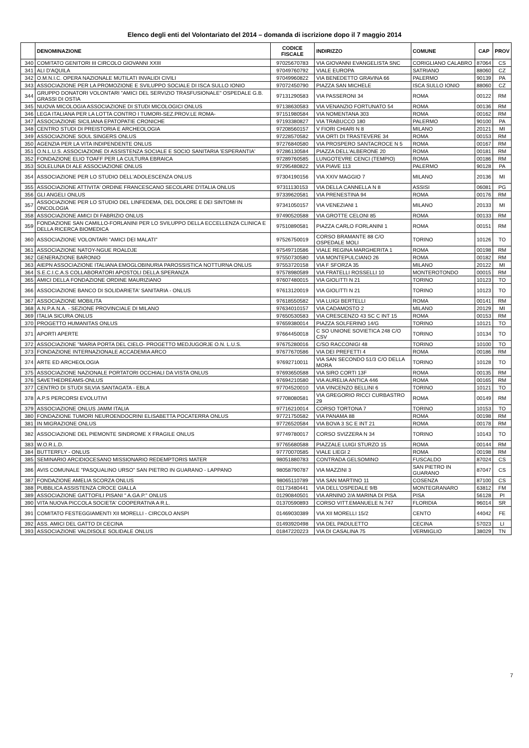Elenco degli enti del Volontariato del 2014 – domanda di iscrizione dopo il 7 maggio 2014
| | DENOMINAZIONE | CODICE FISCALE | INDIRIZZO | COMUNE | CAP | PROV |
| --- | --- | --- | --- | --- | --- | --- |
| 340 | COMITATO GENITORI III CIRCOLO GIOVANNI XXIII | 97025670783 | VIA GIOVANNI EVANGELISTA SNC | CORIGLIANO CALABRO | 87064 | CS |
| 341 | ALI D'AQUILA | 97049760792 | VIALE EUROPA | SATRIANO | 88060 | CZ |
| 342 | O.M.N.I.C. OPERA NAZIONALE MUTILATI INVALIDI CIVILI | 97049960822 | VIA BENEDETTO GRAVINA 66 | PALERMO | 90139 | PA |
| 343 | ASSOCIAZIONE PER LA PROMOZIONE E SVILUPPO SOCIALE DI ISCA SULLO IONIO | 97072450790 | PIAZZA SAN MICHELE | ISCA SULLO IONIO | 88060 | CZ |
| 344 | GRUPPO DONATORI VOLONTARI "AMICI DEL SERVIZIO TRASFUSIONALE" OSPEDALE G.B. GRASSI DI OSTIA | 97131290583 | VIA PASSERONI 34 | ROMA | 00122 | RM |
| 345 | NUOVA MICOLOGIA ASSOCIAZIONE DI STUDI MICOLOGICI ONLUS | 97138630583 | VIA VENANZIO FORTUNATO 54 | ROMA | 00136 | RM |
| 346 | LEGA ITALIANA PER LA LOTTA CONTRO I TUMORI-SEZ.PROV.LE ROMA- | 97151980584 | VIA NOMENTANA 303 | ROMA | 00162 | RM |
| 347 | ASSOCIAZIONE SICILIANA EPATOPATIE CRONICHE | 97193380827 | VIA TRABUCCO 180 | PALERMO | 90100 | PA |
| 348 | CENTRO STUDI DI PREISTORIA E ARCHEOLOGIA | 97208560157 | V FIORI CHIARI N 8 | MILANO | 20121 | MI |
| 349 | ASSOCIAZIONE SOUL SINGERS ONLUS | 97228570582 | VIA ORTI DI TRASTEVERE 34 | ROMA | 00153 | RM |
| 350 | AGENZIA PER LA VITA INDIPENDENTE ONLUS | 97276840580 | VIA PROSPERO SANTACROCE N 5 | ROMA | 00167 | RM |
| 351 | O.N.L.U.S. ASSOCIAZIONE DI ASSISTENZA SOCIALE E SOCIO SANITARIA 'ESPERANTIA' | 97286130584 | PIAZZA DELL'ALBERONE 20 | ROMA | 00181 | RM |
| 352 | FONDAZIONE ELIO TOAFF PER LA CULTURA EBRAICA | 97289760585 | LUNGOTEVRE CENCI (TEMPIO) | ROMA | 00186 | RM |
| 353 | SOLELUNA DI ALE ASSOCIAZIONE ONLUS | 97295480822 | VIA PIAVE 113 | PALERMO | 90128 | PA |
| 354 | ASSOCIAZIONE PER LO STUDIO DELL'ADOLESCENZA ONLUS | 97304190156 | VIA XXIV MAGGIO 7 | MILANO | 20136 | MI |
| 355 | ASSOCIAZIONE ATTIVITA' ORDINE FRANCESCANO SECOLARE D'ITALIA ONLUS | 97311130153 | VIA DELLA CANNELLA N 8 | ASSISI | 06081 | PG |
| 356 | GLI ANGELI ONLUS | 97339620581 | VIA PRENESTINA 94 | ROMA | 00176 | RM |
| 357 | ASSOCIAZIONE PER LO STUDIO DEL LINFEDEMA, DEL DOLORE E DEI SINTOMI IN ONCOLOGIA | 97341050157 | VIA VENEZIANI 1 | MILANO | 20133 | MI |
| 358 | ASSOCIAZIONE AMICI DI FABRIZIO ONLUS | 97490520588 | VIA GROTTE CELONI 85 | ROMA | 00133 | RM |
| 359 | FONDAZIONE SAN CAMILLO-FORLANINI PER LO SVILUPPO DELLA ECCELLENZA CLINICA E DELLA RICERCA BIOMEDICA | 97510890581 | PIAZZA CARLO FORLANINI 1 | ROMA | 00151 | RM |
| 360 | ASSOCIAZIONE VOLONTARI "AMICI DEI MALATI" | 97526750019 | CORSO BRAMANTE 88 C/O OSPEDALE MOLI | TORINO | 10126 | TO |
| 361 | ASSOCIAZIONE NATOY-NGUE ROALDJE | 97549710586 | VIALE REGINA MARGHERITA 1 | ROMA | 00198 | RM |
| 362 | GENERAZIONE BARONIO | 97550730580 | VIA MONTEPULCIANO 26 | ROMA | 00182 | RM |
| 363 | AIEPN ASSOCIAZIONE ITALIANA EMOGLOBINURIA PAROSSISTICA NOTTURNA ONLUS | 97553720158 | VIA F SFORZA 35 | MILANO | 20122 | MI |
| 364 | S.E.C.I.C.A.S COLLABORATORI APOSTOLI DELLA SPERANZA | 97578980589 | VIA FRATELLI ROSSELLI 10 | MONTEROTONDO | 00015 | RM |
| 365 | AMICI DELLA FONDAZIONE ORDINE MAURIZIANO | 97607480015 | VIA GIOLITTI N 21 | TORINO | 10123 | TO |
| 366 | ASSOCIAZIONE BANCO DI SOLIDARIETA' SANITARIA - ONLUS | 97613120019 | VIA GIOLITTI N 21 | TORINO | 10123 | TO |
| 367 | ASSOCIAZIONE MOBILITA | 97618550582 | VIA LUIGI BERTELLI | ROMA | 00141 | RM |
| 368 | A.N.P.A.N.A. - SEZIONE PROVINCIALE DI MILANO | 97634010157 | VIA CADAMOSTO 2 | MILANO | 20129 | MI |
| 369 | ITALIA SICURA ONLUS | 97650530583 | VIA CRESCENZO 43 SC C INT 15 | ROMA | 00153 | RM |
| 370 | PROGETTO HUMANITAS ONLUS | 97659380014 | PIAZZA SOLFERINO 14/G | TORINO | 10121 | TO |
| 371 | APORTI APERTE | 97664450018 | C SO UNIONE SOVIETICA 248 C/O CSV | TORINO | 10134 | TO |
| 372 | ASSOCIAZIONE "MARIA PORTA DEL CIELO- PROGETTO MEDJUGORJE O.N. L.U.S. | 97675280016 | C/SO RACCONIGI 48 | TORINO | 10100 | TO |
| 373 | FONDAZIONE INTERNAZIONALE ACCADEMIA ARCO | 97677670586 | VIA DEI PREFETTI 4 | ROMA | 00186 | RM |
| 374 | ARTE ED ARCHEOLOGIA | 97692710011 | VIA SAN SECONDO 51/3 C/O DELLA MORA | TORINO | 10128 | TO |
| 375 | ASSOCIAZIONE NAZIONALE PORTATORI OCCHIALI DA VISTA ONLUS | 97693650588 | VIA SIRO CORTI 13F | ROMA | 00135 | RM |
| 376 | SAVETHEDREAMS-ONLUS | 97694210580 | VIA AURELIA ANTICA 446 | ROMA | 00165 | RM |
| 377 | CENTRO DI STUDI SILVIA SANTAGATA - EBLA | 97704520010 | VIA VINCENZO BELLINI 6 | TORINO | 10121 | TO |
| 378 | A.P.S PERCORSI EVOLUTIVI | 97708080581 | VIA GREGORIO RICCI CURBASTRO 29 | ROMA | 00149 | RM |
| 379 | ASSOCIAZIONE ONLUS JAMM ITALIA | 97716210014 | CORSO TORTONA 7 | TORINO | 10153 | TO |
| 380 | FONDAZIONE TUMORI NEUROENDOCRINI ELISABETTA POCATERRA ONLUS | 97721750582 | VIA PANAMA 88 | ROMA | 00198 | RM |
| 381 | IN MIGRAZIONE ONLUS | 97726520584 | VIA BOVA 3 SC E INT 21 | ROMA | 00178 | RM |
| 382 | ASSOCIAZIONE DEL PIEMONTE SINDROME X FRAGILE ONLUS | 97749780017 | CORSO SVIZZERA N 34 | TORINO | 10143 | TO |
| 383 | W.O.R.L.D. | 97765680588 | PIAZZALE LUIGI STURZO 15 | ROMA | 00144 | RM |
| 384 | BUTTERFLY - ONLUS | 97770070585 | VIALE LIEGI 2 | ROMA | 00198 | RM |
| 385 | SEMINARIO ARCIDIOCESANO MISSIONARIO REDEMPTORIS MATER | 98051880783 | CONTRADA GELSOMINO | FUSCALDO | 87024 | CS |
| 386 | AVIS COMUNALE "PASQUALINO URSO" SAN PIETRO IN GUARANO - LAPPANO | 98058790787 | VIA MAZZINI 3 | SAN PIETRO IN GUARANO | 87047 | CS |
| 387 | FONDAZIONE AMELIA SCORZA ONLUS | 98065110789 | VIA SAN MARTINO 11 | COSENZA | 87100 | CS |
| 388 | PUBBLICA ASSISTENZA CROCE GIALLA | 01173480441 | VIA DELL'OSPEDALE 9/B | MONTEGRANARO | 63812 | FM |
| 389 | ASSOCIAZIONE GATTOFILI PISANI " A.GA.P." ONLUS | 01290840501 | VIA ARNINO 2/A MARINA DI PISA | PISA | 56128 | PI |
| 390 | VITA NUOVA PICCOLA SOCIETA' COOPERATIVA A R.L. | 01370590893 | CORSO VITT.EMANUELE N.747 | FLORIDIA | 96014 | SR |
| 391 | COMITATO FESTEGGIAMENTI XII MORELLI - CIRCOLO ANSPI | 01469030389 | VIA XII MORELLI 15/2 | CENTO | 44042 | FE |
| 392 | ASS. AMICI DEL GATTO DI CECINA | 01493920498 | VIA DEL PADULETTO | CECINA | 57023 | LI |
| 393 | ASSOCIAZIONE VALDISOLE SOLIDALE ONLUS | 01847220223 | VIA DI CASALINA 75 | VERMIGLIO | 38029 | TN |
7